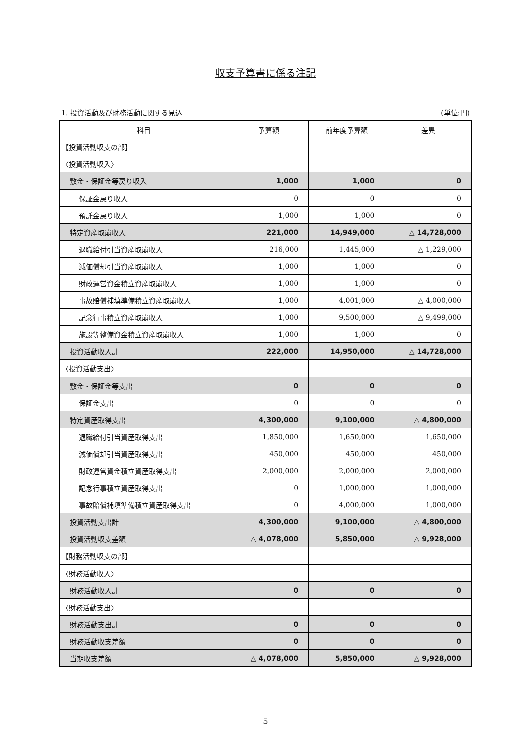収支予算書に係る注記
1. 投資活動及び財務活動に関する見込 (単位:円)
| 科目 | 予算額 | 前年度予算額 | 差異 |
| --- | --- | --- | --- |
| 【投資活動収支の部】 | | | |
| 〈投資活動収入〉 | | | |
| 敷金・保証金等戻り収入 | 1,000 | 1,000 | 0 |
| 保証金戻り収入 | 0 | 0 | 0 |
| 預託金戻り収入 | 1,000 | 1,000 | 0 |
| 特定資産取崩収入 | 221,000 | 14,949,000 | △ 14,728,000 |
| 退職給付引当資産取崩収入 | 216,000 | 1,445,000 | △ 1,229,000 |
| 減価償却引当資産取崩収入 | 1,000 | 1,000 | 0 |
| 財政運営資金積立資産取崩収入 | 1,000 | 1,000 | 0 |
| 事故賠償補填準備積立資産取崩収入 | 1,000 | 4,001,000 | △ 4,000,000 |
| 記念行事積立資産取崩収入 | 1,000 | 9,500,000 | △ 9,499,000 |
| 施設等整備資金積立資産取崩収入 | 1,000 | 1,000 | 0 |
| 投資活動収入計 | 222,000 | 14,950,000 | △ 14,728,000 |
| 〈投資活動支出〉 | | | |
| 敷金・保証金等支出 | 0 | 0 | 0 |
| 保証金支出 | 0 | 0 | 0 |
| 特定資産取得支出 | 4,300,000 | 9,100,000 | △ 4,800,000 |
| 退職給付引当資産取得支出 | 1,850,000 | 1,650,000 | 1,650,000 |
| 減価償却引当資産取得支出 | 450,000 | 450,000 | 450,000 |
| 財政運営資金積立資産取得支出 | 2,000,000 | 2,000,000 | 2,000,000 |
| 記念行事積立資産取得支出 | 0 | 1,000,000 | 1,000,000 |
| 事故賠償補填準備積立資産取得支出 | 0 | 4,000,000 | 1,000,000 |
| 投資活動支出計 | 4,300,000 | 9,100,000 | △ 4,800,000 |
| 投資活動収支差額 | △ 4,078,000 | 5,850,000 | △ 9,928,000 |
| 【財務活動収支の部】 | | | |
| 〈財務活動収入〉 | | | |
| 財務活動収入計 | 0 | 0 | 0 |
| 〈財務活動支出〉 | | | |
| 財務活動支出計 | 0 | 0 | 0 |
| 財務活動収支差額 | 0 | 0 | 0 |
| 当期収支差額 | △ 4,078,000 | 5,850,000 | △ 9,928,000 |
5